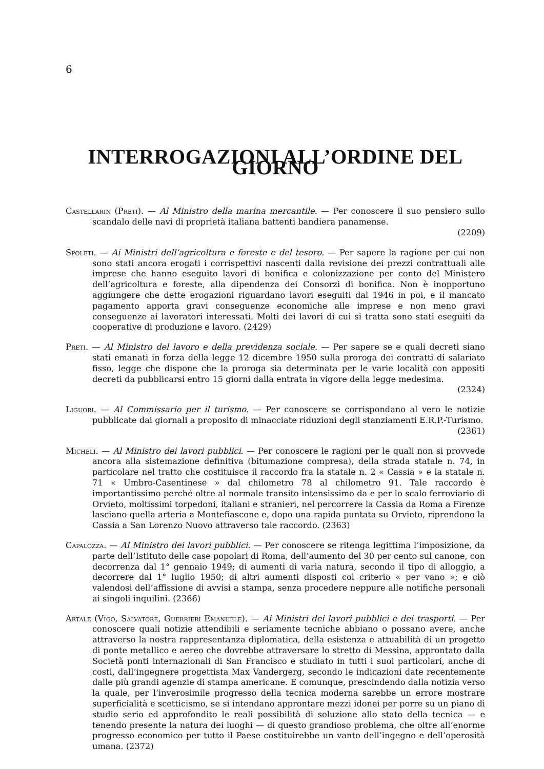6
INTERROGAZIONI ALL’ORDINE DEL GIORNO
Castellarin (Preti). — Al Ministro della marina mercantile. — Per conoscere il suo pensiero sullo scandalo delle navi di proprietà italiana battenti bandiera panamense.
(2209)
Spoleti. — Ai Ministri dell’agricoltura e foreste e del tesoro. — Per sapere la ragione per cui non sono stati ancora erogati i corrispettivi nascenti dalla revisione dei prezzi contrattuali alle imprese che hanno eseguito lavori di bonifica e colonizzazione per conto del Ministero dell’agricoltura e foreste, alla dipendenza dei Consorzi di bonifica. Non è inopportuno aggiungere che dette erogazioni riguardano lavori eseguiti dal 1946 in poi, e il mancato pagamento apporta gravi conseguenze economiche alle imprese e non meno gravi conseguenze ai lavoratori interessati. Molti dei lavori di cui si tratta sono stati eseguiti da cooperative di produzione e lavoro. (2429)
Preti. — Al Ministro del lavoro e della previdenza sociale. — Per sapere se e quali decreti siano stati emanati in forza della legge 12 dicembre 1950 sulla proroga dei contratti di salariato fisso, legge che dispone che la proroga sia determinata per le varie località con appositi decreti da pubblicarsi entro 15 giorni dalla entrata in vigore della legge medesima.
(2324)
Liguori. — Al Commissario per il turismo. — Per conoscere se corrispondano al vero le notizie pubblicate dai giornali a proposito di minacciate riduzioni degli stanziamenti E.R.P.-Turismo.
(2361)
Micheli. — Al Ministro dei lavori pubblici. — Per conoscere le ragioni per le quali non si provvede ancora alla sistemazione definitiva (bitumazione compresa), della strada statale n. 74, in particolare nel tratto che costituisce il raccordo fra la statale n. 2 « Cassia » e la statale n. 71 « Umbro-Casentinese » dal chilometro 78 al chilometro 91. Tale raccordo è importantissimo perché oltre al normale transito intensissimo da e per lo scalo ferroviario di Orvieto, moltissimi torpedoni, italiani e stranieri, nel percorrere la Cassia da Roma a Firenze lasciano quella arteria a Montefiascone e, dopo una rapida puntata su Orvieto, riprendono la Cassia a San Lorenzo Nuovo attraverso tale raccordo. (2363)
Capalozza. — Al Ministro dei lavori pubblici. — Per conoscere se ritenga legittima l’imposizione, da parte dell’Istituto delle case popolari di Roma, dell’aumento del 30 per cento sul canone, con decorrenza dal 1° gennaio 1949; di aumenti di varia natura, secondo il tipo di alloggio, a decorrere dal 1° luglio 1950; di altri aumenti disposti col criterio « per vano »; e ciò valendosi dell’affissione di avvisi a stampa, senza procedere neppure alle notifiche personali ai singoli inquilini. (2366)
Artale (Vigo, Salvatore, Guerrieri Emanuele). — Ai Ministri dei lavori pubblici e dei trasporti. — Per conoscere quali notizie attendibili e seriamente tecniche abbiano o possano avere, anche attraverso la nostra rappresentanza diplomatica, della esistenza e attuabilità di un progetto di ponte metallico e aereo che dovrebbe attraversare lo stretto di Messina, approntato dalla Società ponti internazionali di San Francisco e studiato in tutti i suoi particolari, anche di costi, dall’ingegnere progettista Max Vandergerg, secondo le indicazioni date recentemente dalle più grandi agenzie di stampa americane. E comunque, prescindendo dalla notizia verso la quale, per l’inverosimile progresso della tecnica moderna sarebbe un errore mostrare superficialità e scetticismo, se si intendano approntare mezzi idonei per porre su un piano di studio serio ed approfondito le reali possibilità di soluzione allo stato della tecnica — e tenendo presente la natura dei luoghi — di questo grandioso problema, che oltre all’enorme progresso economico per tutto il Paese costituirebbe un vanto dell’ingegno e dell’operosità umana. (2372)